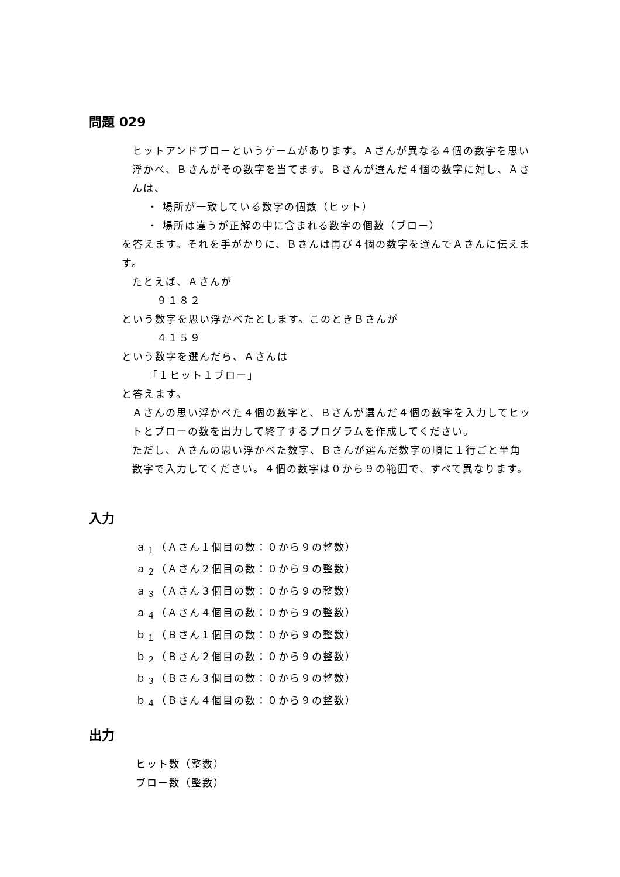問題 029
ヒットアンドブローというゲームがあります。Ａさんが異なる４個の数字を思い浮かべ、Ｂさんがその数字を当てます。Ｂさんが選んだ４個の数字に対し、Ａさんは、
・ 場所が一致している数字の個数（ヒット）
・ 場所は違うが正解の中に含まれる数字の個数（ブロー）
を答えます。それを手がかりに、Ｂさんは再び４個の数字を選んでＡさんに伝えます。
たとえば、Ａさんが
９１８２
という数字を思い浮かべたとします。このときＢさんが
４１５９
という数字を選んだら、Ａさんは
「１ヒット１ブロー」
と答えます。
Ａさんの思い浮かべた４個の数字と、Ｂさんが選んだ４個の数字を入力してヒットとブローの数を出力して終了するプログラムを作成してください。
ただし、Ａさんの思い浮かべた数字、Ｂさんが選んだ数字の順に１行ごと半角数字で入力してください。４個の数字は０から９の範囲で、すべて異なります。
入力
ａ<sub>１</sub>（Ａさん１個目の数：０から９の整数）
ａ<sub>２</sub>（Ａさん２個目の数：０から９の整数）
ａ<sub>３</sub>（Ａさん３個目の数：０から９の整数）
ａ<sub>４</sub>（Ａさん４個目の数：０から９の整数）
ｂ<sub>１</sub>（Ｂさん１個目の数：０から９の整数）
ｂ<sub>２</sub>（Ｂさん２個目の数：０から９の整数）
ｂ<sub>３</sub>（Ｂさん３個目の数：０から９の整数）
ｂ<sub>４</sub>（Ｂさん４個目の数：０から９の整数）
出力
ヒット数（整数）
ブロー数（整数）